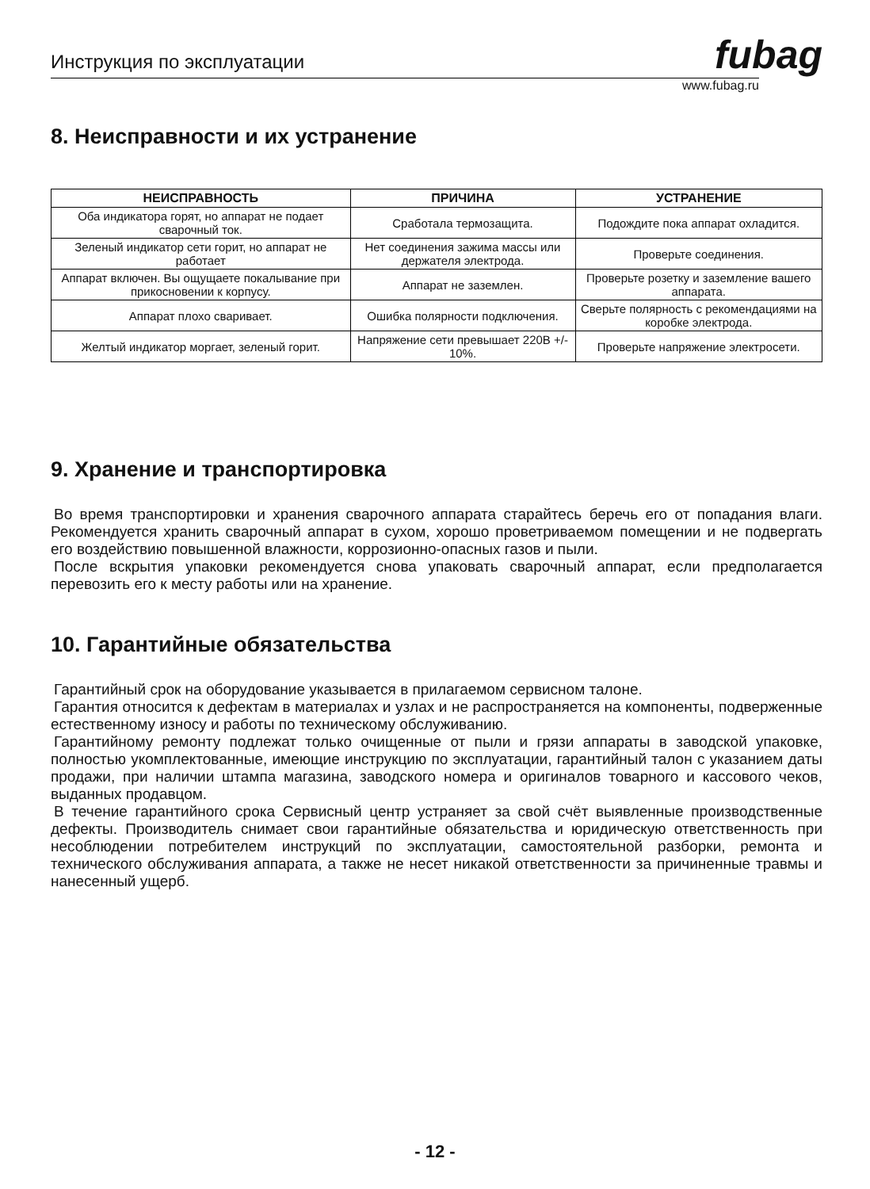Инструкция по эксплуатации fubag
www.fubag.ru
8. Неисправности и их устранение
| НЕИСПРАВНОСТЬ | ПРИЧИНА | УСТРАНЕНИЕ |
| --- | --- | --- |
| Оба индикатора горят, но аппарат не подает сварочный ток. | Сработала термозащита. | Подождите пока аппарат охладится. |
| Зеленый индикатор сети горит, но аппарат не работает | Нет соединения зажима массы или держателя электрода. | Проверьте соединения. |
| Аппарат включен. Вы ощущаете покалывание при прикосновении к корпусу. | Аппарат не заземлен. | Проверьте розетку и заземление вашего аппарата. |
| Аппарат плохо сваривает. | Ошибка полярности подключения. | Сверьте полярность с рекомендациями на коробке электрода. |
| Желтый индикатор моргает, зеленый горит. | Напряжение сети превышает 220В +/- 10%. | Проверьте напряжение электросети. |
9. Хранение и транспортировка
Во время транспортировки и хранения сварочного аппарата старайтесь беречь его от попадания влаги. Рекомендуется хранить сварочный аппарат в сухом, хорошо проветриваемом помещении и не подвергать его воздействию повышенной влажности, коррозионно-опасных газов и пыли.
После вскрытия упаковки рекомендуется снова упаковать сварочный аппарат, если предполагается перевозить его к месту работы или на хранение.
10. Гарантийные обязательства
Гарантийный срок на оборудование указывается в прилагаемом сервисном талоне.
Гарантия относится к дефектам в материалах и узлах и не распространяется на компоненты, подверженные естественному износу и работы по техническому обслуживанию.
Гарантийному ремонту подлежат только очищенные от пыли и грязи аппараты в заводской упаковке, полностью укомплектованные, имеющие инструкцию по эксплуатации, гарантийный талон с указанием даты продажи, при наличии штампа магазина, заводского номера и оригиналов товарного и кассового чеков, выданных продавцом.
В течение гарантийного срока Сервисный центр устраняет за свой счёт выявленные производственные дефекты. Производитель снимает свои гарантийные обязательства и юридическую ответственность при несоблюдении потребителем инструкций по эксплуатации, самостоятельной разборки, ремонта и технического обслуживания аппарата, а также не несет никакой ответственности за причиненные травмы и нанесенный ущерб.
- 12 -